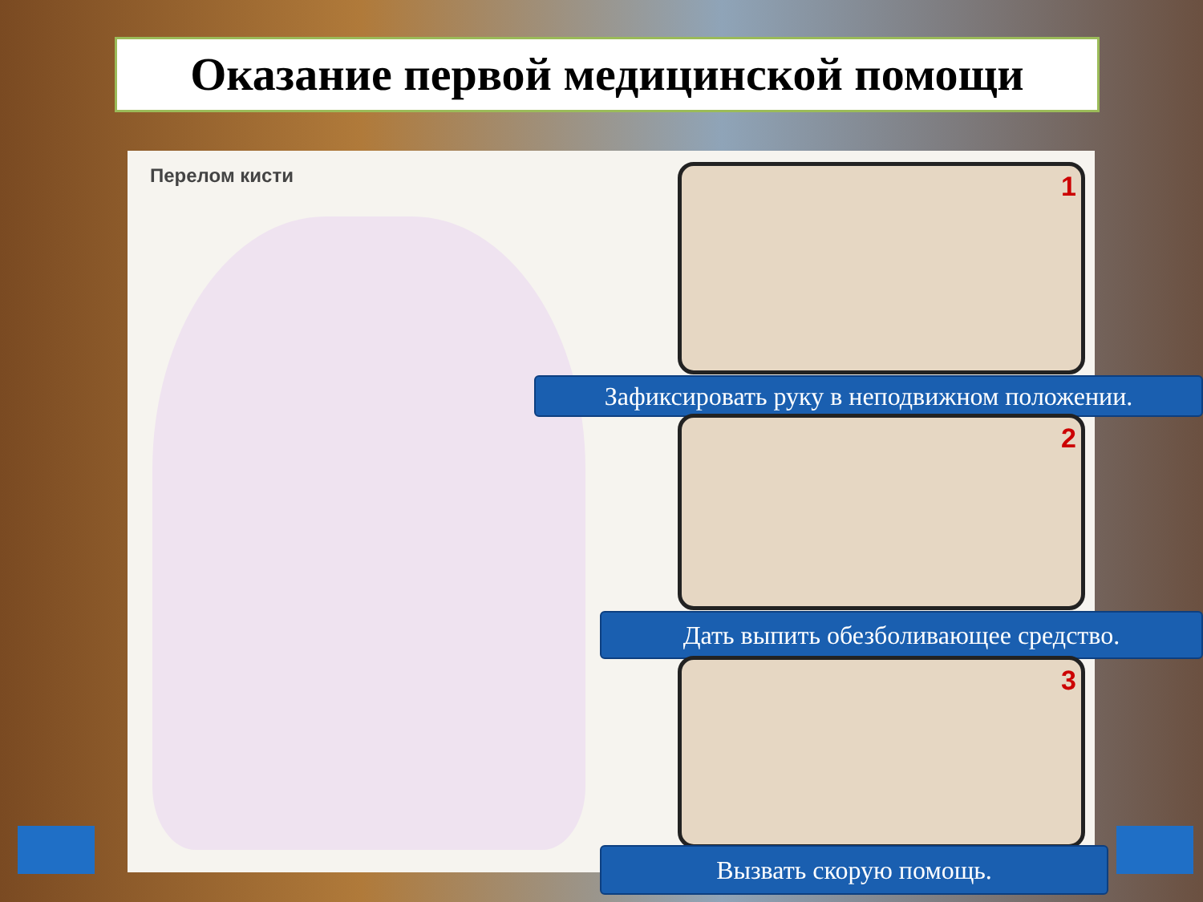Оказание первой медицинской помощи
Перелом кисти 1
Зафиксировать руку в неподвижном положении.
2
Дать выпить обезболивающее средство.
3
Вызвать скорую помощь.